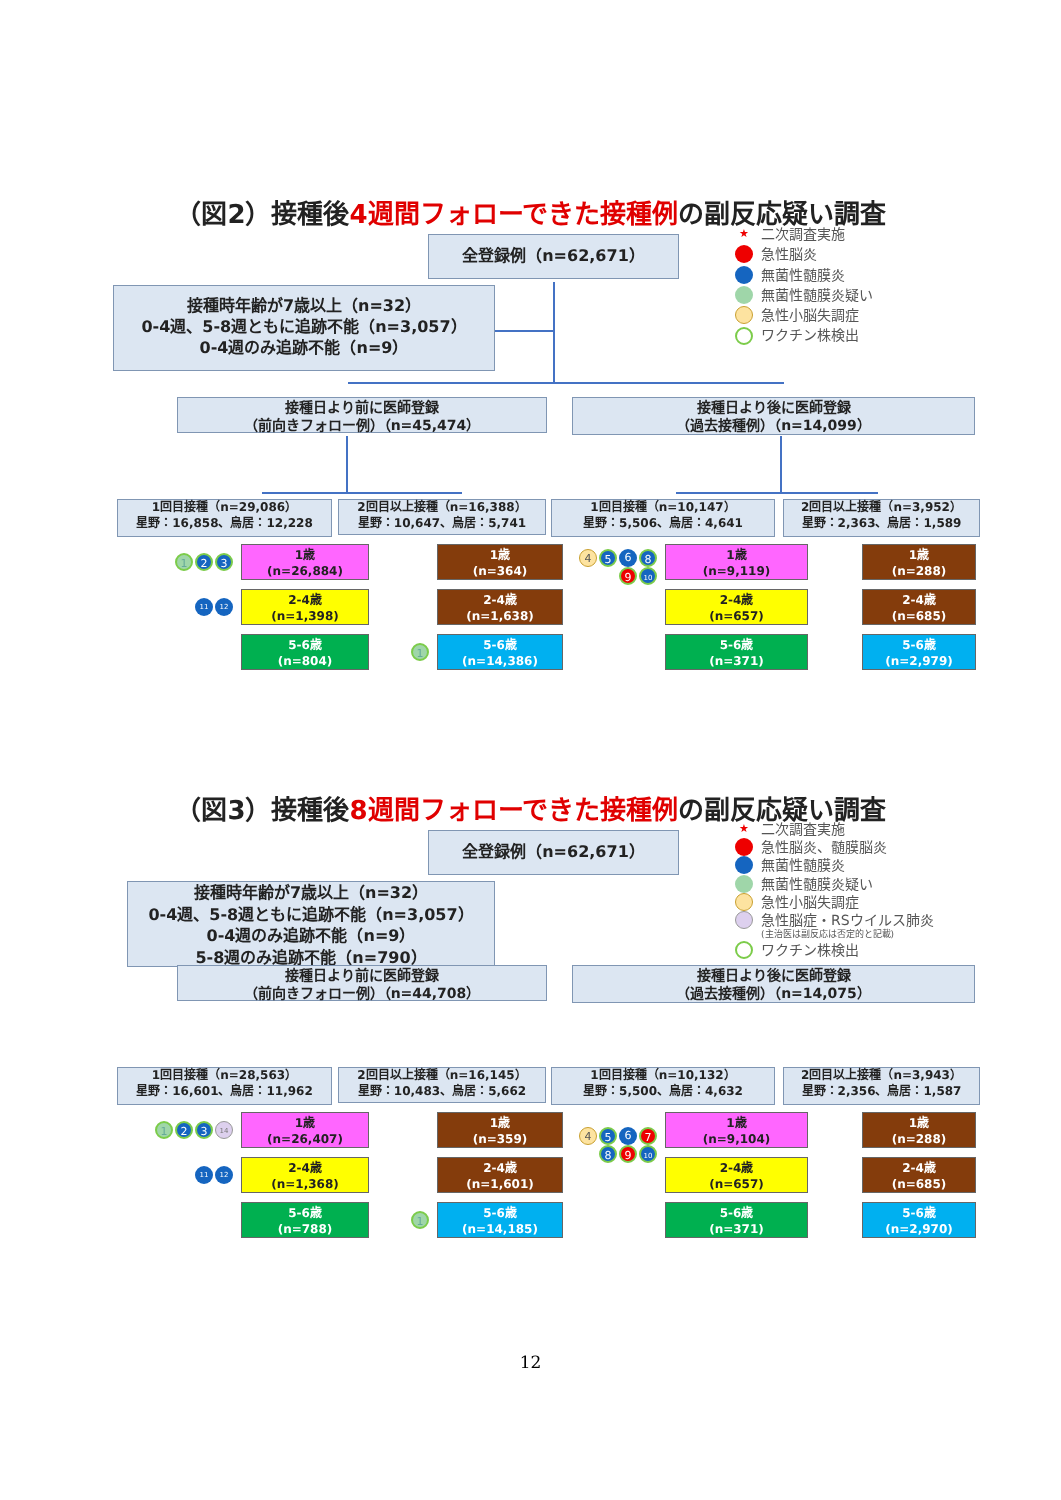（図2）接種後4週間フォローできた接種例の副反応疑い調査
全登録例（n=62,671）
接種時年齢が7歳以上（n=32）
0-4週、5-8週ともに追跡不能（n=3,057）
0-4週のみ追跡不能（n=9）
★ 二次調査実施
急性脳炎
無菌性髄膜炎
無菌性髄膜炎疑い
急性小脳失調症
ワクチン株検出
接種日より前に医師登録
（前向きフォロー例）（n=45,474）
接種日より後に医師登録
（過去接種例）（n=14,099）
1回目接種（n=29,086）
星野：16,858、烏居：12,228
2回目以上接種（n=16,388）
星野：10,647、烏居：5,741
1回目接種（n=10,147）
星野：5,506、烏居：4,641
2回目以上接種（n=3,952）
星野：2,363、烏居：1,589
1 2 3
11 12
1歳
(n=26,884)
2-4歳
(n=1,398)
5-6歳
(n=804)
1
1歳
(n=364)
2-4歳
(n=1,638)
5-6歳
(n=14,386)
4 5 6 8 9 10
1歳
(n=9,119)
2-4歳
(n=657)
5-6歳
(n=371)
1歳
(n=288)
2-4歳
(n=685)
5-6歳
(n=2,979)
（図3）接種後8週間フォローできた接種例の副反応疑い調査
全登録例（n=62,671）
接種時年齢が7歳以上（n=32）
0-4週、5-8週ともに追跡不能（n=3,057）
0-4週のみ追跡不能（n=9）
5-8週のみ追跡不能（n=790）
★ 二次調査実施
急性脳炎、髄膜脳炎
無菌性髄膜炎
無菌性髄膜炎疑い
急性小脳失調症
急性脳症・RSウイルス肺炎
(主治医は副反応は否定的と記載)
ワクチン株検出
接種日より前に医師登録
（前向きフォロー例）（n=44,708）
接種日より後に医師登録
（過去接種例）（n=14,075）
1回目接種（n=28,563）
星野：16,601、烏居：11,962
2回目以上接種（n=16,145）
星野：10,483、烏居：5,662
1回目接種（n=10,132）
星野：5,500、烏居：4,632
2回目以上接種（n=3,943）
星野：2,356、烏居：1,587
1 2 3 14
11 12
1歳
(n=26,407)
2-4歳
(n=1,368)
5-6歳
(n=788)
1
1歳
(n=359)
2-4歳
(n=1,601)
5-6歳
(n=14,185)
4 5 6 7 8 9 10
1歳
(n=9,104)
2-4歳
(n=657)
5-6歳
(n=371)
1歳
(n=288)
2-4歳
(n=685)
5-6歳
(n=2,970)
12